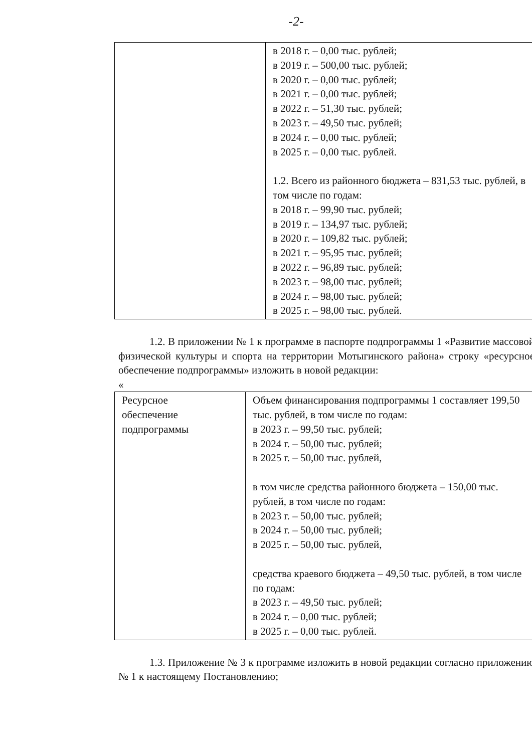-2-
| | в 2018 г. – 0,00 тыс. рублей; в 2019 г. – 500,00 тыс. рублей; в 2020 г. – 0,00 тыс. рублей; в 2021 г. – 0,00 тыс. рублей; в 2022 г. – 51,30 тыс. рублей; в 2023 г. – 49,50 тыс. рублей; в 2024 г. – 0,00 тыс. рублей; в 2025 г. – 0,00 тыс. рублей. 1.2. Всего из районного бюджета – 831,53 тыс. рублей, в том числе по годам: в 2018 г. – 99,90 тыс. рублей; в 2019 г. – 134,97 тыс. рублей; в 2020 г. – 109,82 тыс. рублей; в 2021 г. – 95,95 тыс. рублей; в 2022 г. – 96,89 тыс. рублей; в 2023 г. – 98,00 тыс. рублей; в 2024 г. – 98,00 тыс. рублей; в 2025 г. – 98,00 тыс. рублей. |
1.2. В приложении № 1 к программе в паспорте подпрограммы 1 «Развитие массовой физической культуры и спорта на территории Мотыгинского района» строку «ресурсное обеспечение подпрограммы» изложить в новой редакции:
«
| Ресурсное обеспечение подпрограммы | Объем финансирования подпрограммы 1 составляет 199,50 тыс. рублей, в том числе по годам: в 2023 г. – 99,50 тыс. рублей; в 2024 г. – 50,00 тыс. рублей; в 2025 г. – 50,00 тыс. рублей, в том числе средства районного бюджета – 150,00 тыс. рублей, в том числе по годам: в 2023 г. – 50,00 тыс. рублей; в 2024 г. – 50,00 тыс. рублей; в 2025 г. – 50,00 тыс. рублей, средства краевого бюджета – 49,50 тыс. рублей, в том числе по годам: в 2023 г. – 49,50 тыс. рублей; в 2024 г. – 0,00 тыс. рублей; в 2025 г. – 0,00 тыс. рублей. |
1.3. Приложение № 3 к программе изложить в новой редакции согласно приложению № 1 к настоящему Постановлению;